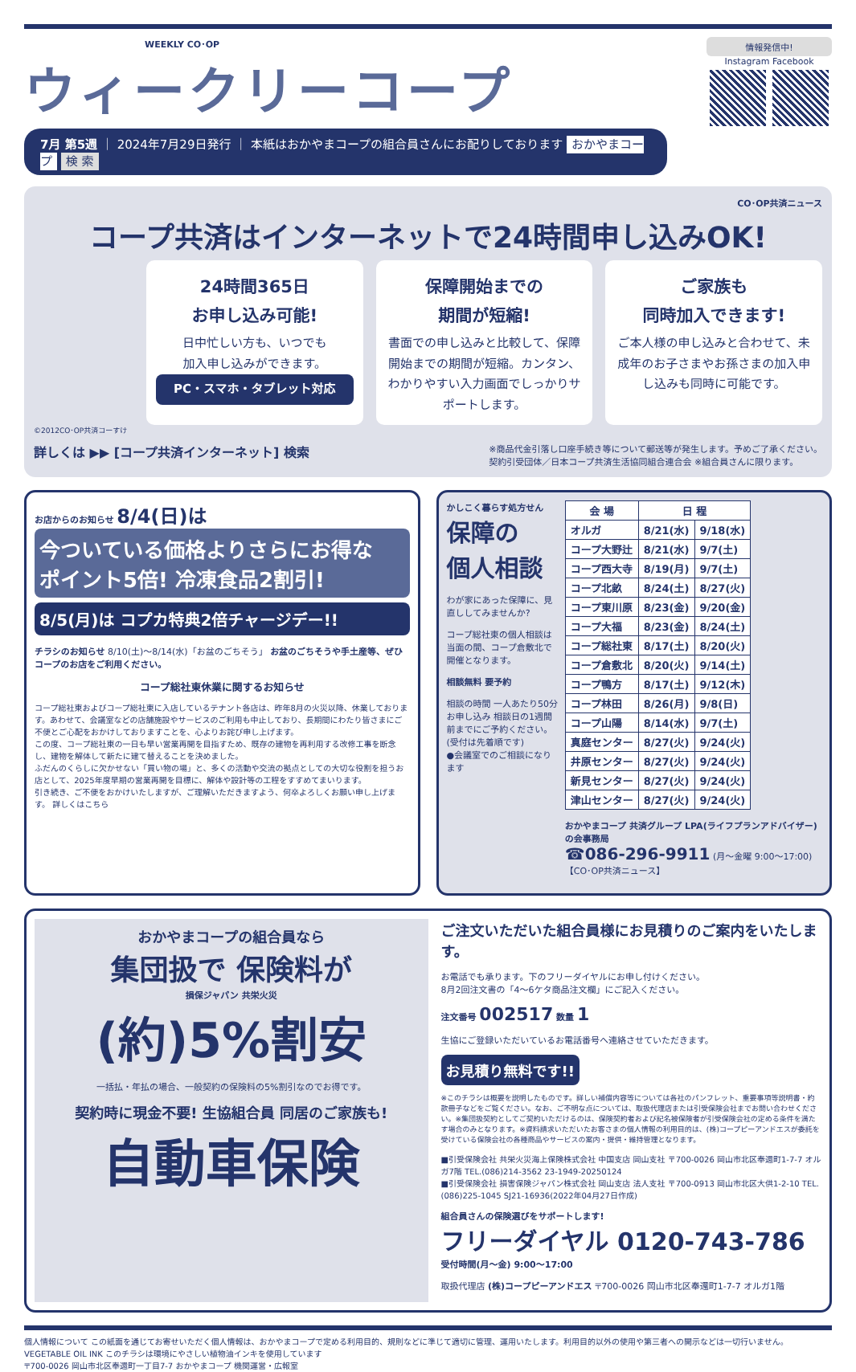WEEKLY CO･OP
ウィークリーコープ
7月 第5週 ｜ 2024年7月29日発行 ｜ 本紙はおかやまコープの組合員さんにお配りしております おかやまコープ 検 索
情報発信中!
Instagram Facebook
CO･OP共済ニュース
コープ共済はインターネットで24時間申し込みOK!
24時間365日
お申し込み可能!
日中忙しい方も、いつでも
加入申し込みができます。
PC・スマホ・タブレット対応
保障開始までの
期間が短縮!
書面での申し込みと比較して、保障開始までの期間が短縮。カンタン、わかりやすい入力画面でしっかりサポートします。
ご家族も
同時加入できます!
ご本人様の申し込みと合わせて、未成年のお子さまやお孫さまの加入申し込みも同時に可能です。
©2012CO･OP共済コーすけ
詳しくは ▶▶ [コープ共済インターネット] 検索
※商品代金引落し口座手続き等について郵送等が発生します。予めご了承ください。
契約引受団体／日本コープ共済生活協同組合連合会 ※組合員さんに限ります。
お店からのお知らせ 8/4(日)は
今ついている価格よりさらにお得な
ポイント5倍! 冷凍食品2割引!
8/5(月)は コプカ特典2倍チャージデー!!
チラシのお知らせ 8/10(土)～8/14(水)「お盆のごちそう」 お盆のごちそうや手土産等、ぜひコープのお店をご利用ください。
コープ総社東休業に関するお知らせ
コープ総社東およびコープ総社東に入店しているテナント各店は、昨年8月の火災以降、休業しております。あわせて、会議室などの店舗施設やサービスのご利用も中止しており、長期間にわたり皆さまにご不便とご心配をおかけしておりますことを、心よりお詫び申し上げます。
この度、コープ総社東の一日も早い営業再開を目指すため、既存の建物を再利用する改修工事を断念し、建物を解体して新たに建て替えることを決めました。
ふだんのくらしに欠かせない「買い物の場」と、多くの活動や交流の拠点としての大切な役割を担うお店として、2025年度早期の営業再開を目標に、解体や設計等の工程をすすめてまいります。
引き続き、ご不便をおかけいたしますが、ご理解いただきますよう、何卒よろしくお願い申し上げます。 詳しくはこちら
かしこく暮らす処方せん
保障の
個人相談
わが家にあった保障に、見直ししてみませんか?
コープ総社東の個人相談は当面の間、コープ倉敷北で開催となります。
相談無料 要予約
相談の時間 一人あたり50分
お申し込み 相談日の1週間前までにご予約ください。(受付は先着順です)
●会議室でのご相談になります
| 会 場 | 日 程 | |
| --- | --- | --- |
| オルガ | 8/21(水) | 9/18(水) |
| コープ大野辻 | 8/21(水) | 9/7(土) |
| コープ西大寺 | 8/19(月) | 9/7(土) |
| コープ北畝 | 8/24(土) | 8/27(火) |
| コープ東川原 | 8/23(金) | 9/20(金) |
| コープ大福 | 8/23(金) | 8/24(土) |
| コープ総社東 | 8/17(土) | 8/20(火) |
| コープ倉敷北 | 8/20(火) | 9/14(土) |
| コープ鴨方 | 8/17(土) | 9/12(木) |
| コープ林田 | 8/26(月) | 9/8(日) |
| コープ山陽 | 8/14(水) | 9/7(土) |
| 真庭センター | 8/27(火) | 9/24(火) |
| 井原センター | 8/27(火) | 9/24(火) |
| 新見センター | 8/27(火) | 9/24(火) |
| 津山センター | 8/27(火) | 9/24(火) |
おかやまコープ 共済グループ LPA(ライフプランアドバイザー)の会事務局
☎086-296-9911 (月～金曜 9:00～17:00) 【CO･OP共済ニュース】
おかやまコープの組合員なら
集団扱で 保険料が
損保ジャパン 共栄火災
(約)5%割安
一括払・年払の場合、一般契約の保険料の5%割引なのでお得です。
契約時に現金不要! 生協組合員 同居のご家族も!
自動車保険
ご注文いただいた組合員様にお見積りのご案内をいたします。
お電話でも承ります。下のフリーダイヤルにお申し付けください。
8月2回注文書の「4～6ケタ商品注文欄」にご記入ください。
注文番号 002517 数量 1
生協にご登録いただいているお電話番号へ連絡させていただきます。
お見積り無料です!!
※このチラシは概要を説明したものです。詳しい補償内容等については各社のパンフレット、重要事項等説明書・約款冊子などをご覧ください。なお、ご不明な点については、取扱代理店または引受保険会社までお問い合わせください。※集団扱契約としてご契約いただけるのは、保険契約者および記名被保険者が引受保険会社の定める条件を満たす場合のみとなります。※資料請求いただいたお客さまの個人情報の利用目的は、(株)コープピーアンドエスが委託を受けている保険会社の各種商品やサービスの案内・提供・維持管理となります。
■引受保険会社 共栄火災海上保険株式会社 中国支店 岡山支社 〒700-0026 岡山市北区奉還町1-7-7 オルガ7階 TEL.(086)214-3562 23-1949-20250124
■引受保険会社 損害保険ジャパン株式会社 岡山支店 法人支社 〒700-0913 岡山市北区大供1-2-10 TEL.(086)225-1045 SJ21-16936(2022年04月27日作成)
組合員さんの保険選びをサポートします!
フリーダイヤル 0120-743-786
受付時間(月～金) 9:00～17:00
取扱代理店 (株)コープピーアンドエス 〒700-0026 岡山市北区奉還町1-7-7 オルガ1階
個人情報について この紙面を通じてお寄せいただく個人情報は、おかやまコープで定める利用目的、規則などに準じて適切に管理、運用いたします。利用目的以外の使用や第三者への開示などは一切行いません。 VEGETABLE OIL INK このチラシは環境にやさしい植物油インキを使用しています
〒700-0026 岡山市北区奉還町一丁目7-7 おかやまコープ 機関運営・広報室